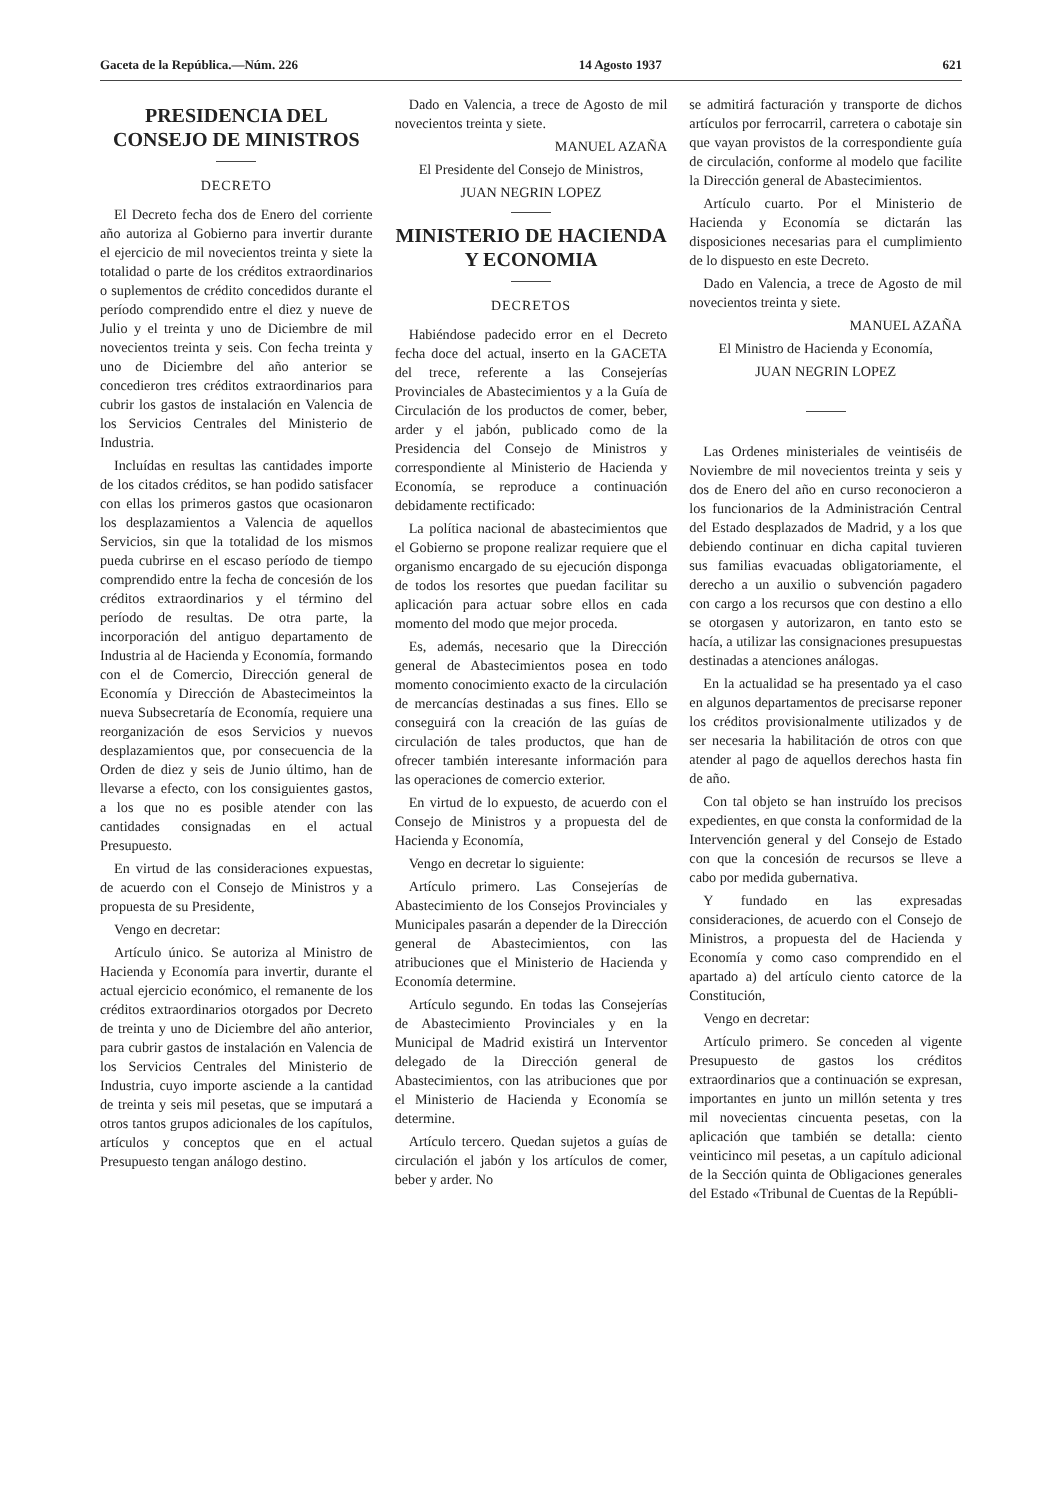Gaceta de la República.—Núm. 226 14 Agosto 1937 621
PRESIDENCIA DEL CONSEJO DE MINISTROS
DECRETO
El Decreto fecha dos de Enero del corriente año autoriza al Gobierno para invertir durante el ejercicio de mil novecientos treinta y siete la totalidad o parte de los créditos extraordinarios o suplementos de crédito concedidos durante el período comprendido entre el diez y nueve de Julio y el treinta y uno de Diciembre de mil novecientos treinta y seis. Con fecha treinta y uno de Diciembre del año anterior se concedieron tres créditos extraordinarios para cubrir los gastos de instalación en Valencia de los Servicios Centrales del Ministerio de Industria.
Incluídas en resultas las cantidades importe de los citados créditos, se han podido satisfacer con ellas los primeros gastos que ocasionaron los desplazamientos a Valencia de aquellos Servicios, sin que la totalidad de los mismos pueda cubrirse en el escaso período de tiempo comprendido entre la fecha de concesión de los créditos extraordinarios y el término del período de resultas. De otra parte, la incorporación del antiguo departamento de Industria al de Hacienda y Economía, formando con el de Comercio, Dirección general de Economía y Dirección de Abastecimeintos la nueva Subsecretaría de Economía, requiere una reorganización de esos Servicios y nuevos desplazamientos que, por consecuencia de la Orden de diez y seis de Junio último, han de llevarse a efecto, con los consiguientes gastos, a los que no es posible atender con las cantidades consignadas en el actual Presupuesto.
En virtud de las consideraciones expuestas, de acuerdo con el Consejo de Ministros y a propuesta de su Presidente,
Vengo en decretar:
Artículo único. Se autoriza al Ministro de Hacienda y Economía para invertir, durante el actual ejercicio económico, el remanente de los créditos extraordinarios otorgados por Decreto de treinta y uno de Diciembre del año anterior, para cubrir gastos de instalación en Valencia de los Servicios Centrales del Ministerio de Industria, cuyo importe asciende a la cantidad de treinta y seis mil pesetas, que se imputará a otros tantos grupos adicionales de los capítulos, artículos y conceptos que en el actual Presupuesto tengan análogo destino.
Dado en Valencia, a trece de Agosto de mil novecientos treinta y siete.
MANUEL AZAÑA
El Presidente del Consejo de Ministros,
JUAN NEGRIN LOPEZ
MINISTERIO DE HACIENDA Y ECONOMIA
DECRETOS
Habiéndose padecido error en el Decreto fecha doce del actual, inserto en la GACETA del trece, referente a las Consejerías Provinciales de Abastecimientos y a la Guía de Circulación de los productos de comer, beber, arder y el jabón, publicado como de la Presidencia del Consejo de Ministros y correspondiente al Ministerio de Hacienda y Economía, se reproduce a continuación debidamente rectificado:
La política nacional de abastecimientos que el Gobierno se propone realizar requiere que el organismo encargado de su ejecución disponga de todos los resortes que puedan facilitar su aplicación para actuar sobre ellos en cada momento del modo que mejor proceda.
Es, además, necesario que la Dirección general de Abastecimientos posea en todo momento conocimiento exacto de la circulación de mercancías destinadas a sus fines. Ello se conseguirá con la creación de las guías de circulación de tales productos, que han de ofrecer también interesante información para las operaciones de comercio exterior.
En virtud de lo expuesto, de acuerdo con el Consejo de Ministros y a propuesta del de Hacienda y Economía,
Vengo en decretar lo siguiente:
Artículo primero. Las Consejerías de Abastecimiento de los Consejos Provinciales y Municipales pasarán a depender de la Dirección general de Abastecimientos, con las atribuciones que el Ministerio de Hacienda y Economía determine.
Artículo segundo. En todas las Consejerías de Abastecimiento Provinciales y en la Municipal de Madrid existirá un Interventor delegado de la Dirección general de Abastecimientos, con las atribuciones que por el Ministerio de Hacienda y Economía se determine.
Artículo tercero. Quedan sujetos a guías de circulación el jabón y los artículos de comer, beber y arder. No
se admitirá facturación y transporte de dichos artículos por ferrocarril, carretera o cabotaje sin que vayan provistos de la correspondiente guía de circulación, conforme al modelo que facilite la Dirección general de Abastecimientos.
Artículo cuarto. Por el Ministerio de Hacienda y Economía se dictarán las disposiciones necesarias para el cumplimiento de lo dispuesto en este Decreto.
Dado en Valencia, a trece de Agosto de mil novecientos treinta y siete.
MANUEL AZAÑA
El Ministro de Hacienda y Economía,
JUAN NEGRIN LOPEZ
Las Ordenes ministeriales de veintiséis de Noviembre de mil novecientos treinta y seis y dos de Enero del año en curso reconocieron a los funcionarios de la Administración Central del Estado desplazados de Madrid, y a los que debiendo continuar en dicha capital tuvieren sus familias evacuadas obligatoriamente, el derecho a un auxilio o subvención pagadero con cargo a los recursos que con destino a ello se otorgasen y autorizaron, en tanto esto se hacía, a utilizar las consignaciones presupuestas destinadas a atenciones análogas.
En la actualidad se ha presentado ya el caso en algunos departamentos de precisarse reponer los créditos provisionalmente utilizados y de ser necesaria la habilitación de otros con que atender al pago de aquellos derechos hasta fin de año.
Con tal objeto se han instruído los precisos expedientes, en que consta la conformidad de la Intervención general y del Consejo de Estado con que la concesión de recursos se lleve a cabo por medida gubernativa.
Y fundado en las expresadas consideraciones, de acuerdo con el Consejo de Ministros, a propuesta del de Hacienda y Economía y como caso comprendido en el apartado a) del artículo ciento catorce de la Constitución,
Vengo en decretar:
Artículo primero. Se conceden al vigente Presupuesto de gastos los créditos extraordinarios que a continuación se expresan, importantes en junto un millón setenta y tres mil novecientas cincuenta pesetas, con la aplicación que también se detalla: ciento veinticinco mil pesetas, a un capítulo adicional de la Sección quinta de Obligaciones generales del Estado «Tribunal de Cuentas de la Repúbli-